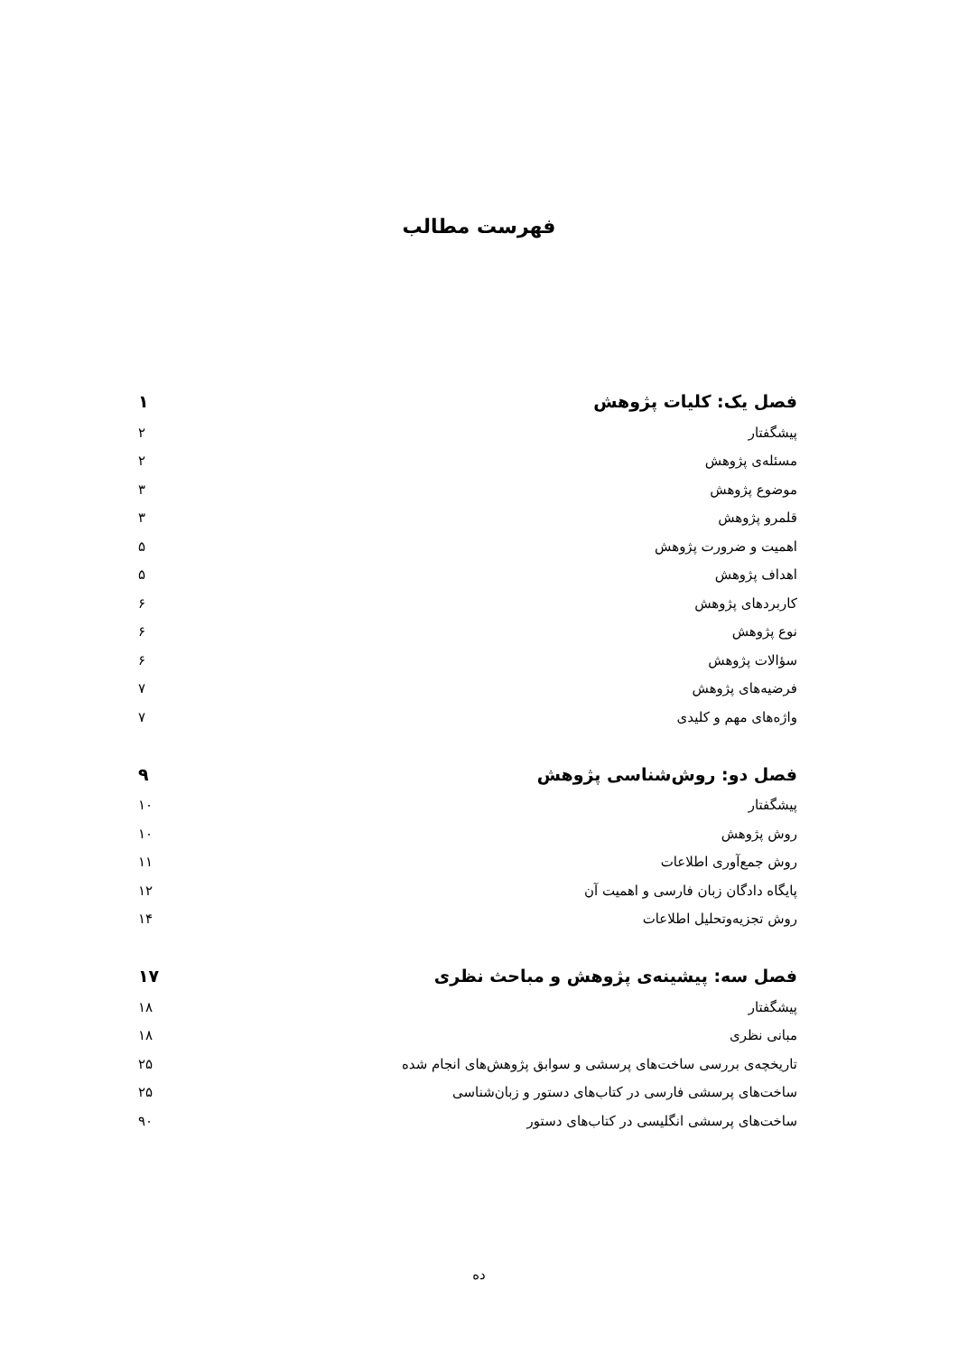فهرست مطالب
فصل یک: کلیات پژوهش ۱
پیشگفتار ۲
مسئله‌ی پژوهش ۲
موضوع پژوهش ۳
قلمرو پژوهش ۳
اهمیت و ضرورت پژوهش ۵
اهداف پژوهش ۵
کاربردهای پژوهش ۶
نوع پژوهش ۶
سؤالات پژوهش ۶
فرضیه‌های پژوهش ۷
واژه‌های مهم و کلیدی ۷
فصل دو: روش‌شناسی پژوهش ۹
پیشگفتار ۱۰
روش پژوهش ۱۰
روش جمع‌آوری اطلاعات ۱۱
پایگاه دادگان زبان فارسی و اهمیت آن ۱۲
روش تجزیه‌وتحلیل اطلاعات ۱۴
فصل سه: پیشینه‌ی پژوهش و مباحث نظری ۱۷
پیشگفتار ۱۸
مبانی نظری ۱۸
تاریخچه‌ی بررسی ساخت‌های پرسشی و سوابق پژوهش‌های انجام شده ۲۵
ساخت‌های پرسشی فارسی در کتاب‌های دستور و زبان‌شناسی ۲۵
ساخت‌های پرسشی انگلیسی در کتاب‌های دستور ۹۰
ده